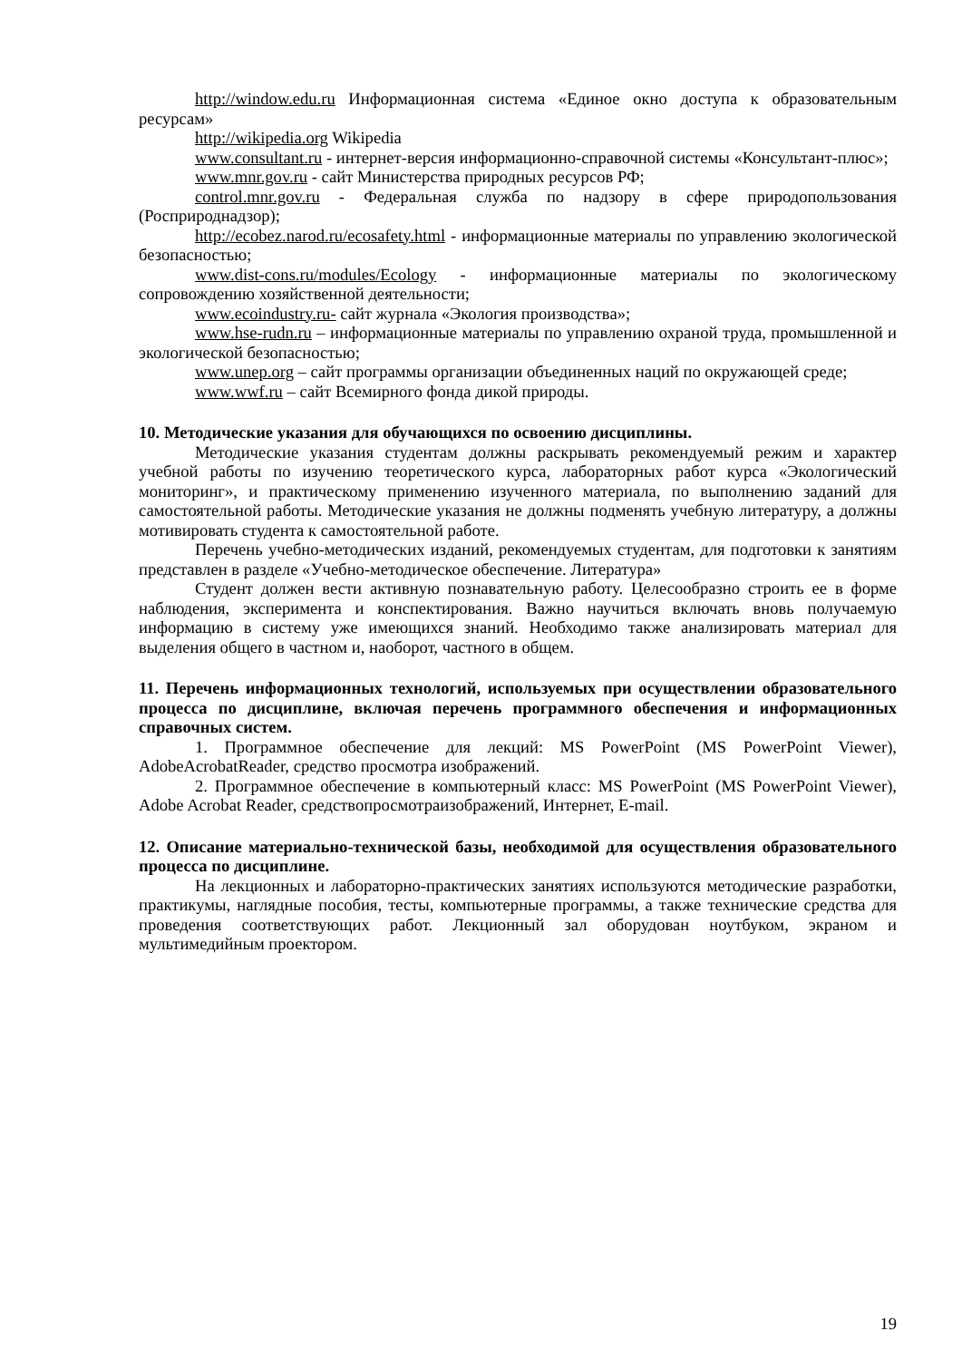http://window.edu.ru Информационная система «Единое окно доступа к образовательным ресурсам»
http://wikipedia.org Wikipedia
www.consultant.ru - интернет-версия информационно-справочной системы «Консультант-плюс»;
www.mnr.gov.ru - сайт Министерства природных ресурсов РФ;
control.mnr.gov.ru - Федеральная служба по надзору в сфере природопользования (Росприроднадзор);
http://ecobez.narod.ru/ecosafety.html - информационные материалы по управлению экологической безопасностью;
www.dist-cons.ru/modules/Ecology - информационные материалы по экологическому сопровождению хозяйственной деятельности;
www.ecoindustry.ru- сайт журнала «Экология производства»;
www.hse-rudn.ru – информационные материалы по управлению охраной труда, промышленной и экологической безопасностью;
www.unep.org – сайт программы организации объединенных наций по окружающей среде;
www.wwf.ru – сайт Всемирного фонда дикой природы.
10. Методические указания для обучающихся по освоению дисциплины.
Методические указания студентам должны раскрывать рекомендуемый режим и характер учебной работы по изучению теоретического курса, лабораторных работ курса «Экологический мониторинг», и практическому применению изученного материала, по выполнению заданий для самостоятельной работы. Методические указания не должны подменять учебную литературу, а должны мотивировать студента к самостоятельной работе.
Перечень учебно-методических изданий, рекомендуемых студентам, для подготовки к занятиям представлен в разделе «Учебно-методическое обеспечение. Литература»
Студент должен вести активную познавательную работу. Целесообразно строить ее в форме наблюдения, эксперимента и конспектирования. Важно научиться включать вновь получаемую информацию в систему уже имеющихся знаний. Необходимо также анализировать материал для выделения общего в частном и, наоборот, частного в общем.
11. Перечень информационных технологий, используемых при осуществлении образовательного процесса по дисциплине, включая перечень программного обеспечения и информационных справочных систем.
1. Программное обеспечение для лекций: MS PowerPoint (MS PowerPoint Viewer), AdobeAcrobatReader, средство просмотра изображений.
2. Программное обеспечение в компьютерный класс: MS PowerPoint (MS PowerPoint Viewer), Adobe Acrobat Reader, средствопросмотраизображений, Интернет, E-mail.
12. Описание материально-технической базы, необходимой для осуществления образовательного процесса по дисциплине.
На лекционных и лабораторно-практических занятиях используются методические разработки, практикумы, наглядные пособия, тесты, компьютерные программы, а также технические средства для проведения соответствующих работ. Лекционный зал оборудован ноутбуком, экраном и мультимедийным проектором.
19